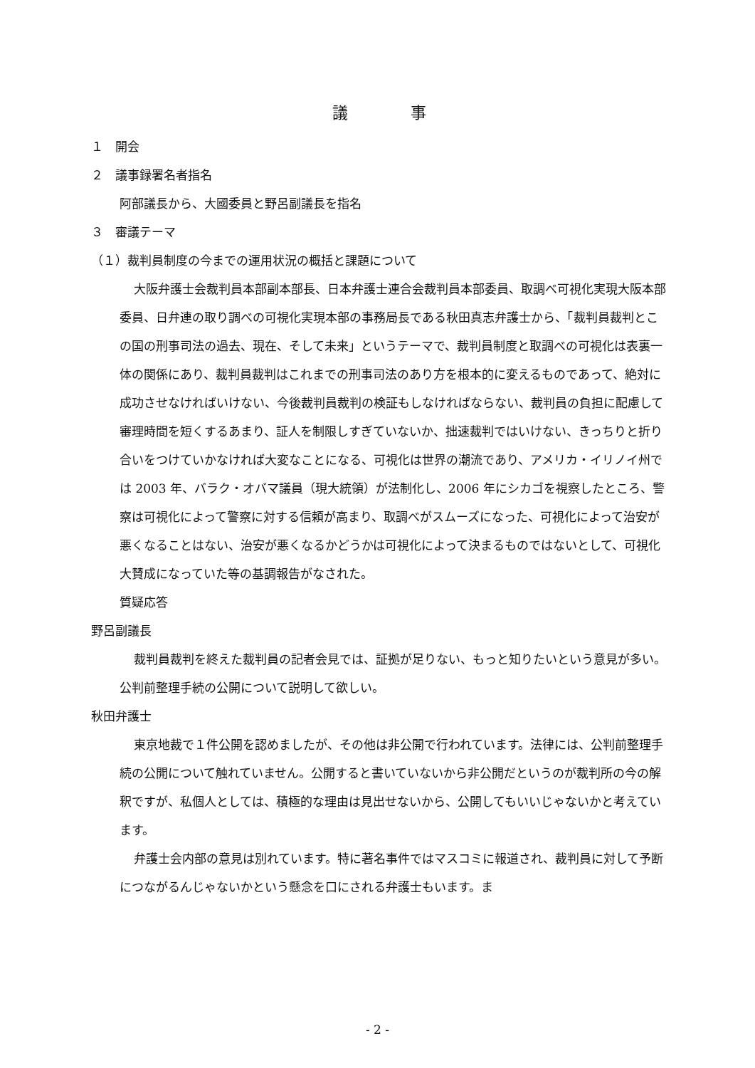議　　　　事
１　開会
２　議事録署名者指名
阿部議長から、大國委員と野呂副議長を指名
３　審議テーマ
（１）裁判員制度の今までの運用状況の概括と課題について
大阪弁護士会裁判員本部副本部長、日本弁護士連合会裁判員本部委員、取調べ可視化実現大阪本部委員、日弁連の取り調べの可視化実現本部の事務局長である秋田真志弁護士から、「裁判員裁判とこの国の刑事司法の過去、現在、そして未来」というテーマで、裁判員制度と取調べの可視化は表裏一体の関係にあり、裁判員裁判はこれまでの刑事司法のあり方を根本的に変えるものであって、絶対に成功させなければいけない、今後裁判員裁判の検証もしなければならない、裁判員の負担に配慮して審理時間を短くするあまり、証人を制限しすぎていないか、拙速裁判ではいけない、きっちりと折り合いをつけていかなければ大変なことになる、可視化は世界の潮流であり、アメリカ・イリノイ州では 2003 年、バラク・オバマ議員（現大統領）が法制化し、2006 年にシカゴを視察したところ、警察は可視化によって警察に対する信頼が高まり、取調べがスムーズになった、可視化によって治安が悪くなることはない、治安が悪くなるかどうかは可視化によって決まるものではないとして、可視化大賛成になっていた等の基調報告がなされた。
質疑応答
野呂副議長
裁判員裁判を終えた裁判員の記者会見では、証拠が足りない、もっと知りたいという意見が多い。公判前整理手続の公開について説明して欲しい。
秋田弁護士
東京地裁で１件公開を認めましたが、その他は非公開で行われています。法律には、公判前整理手続の公開について触れていません。公開すると書いていないから非公開だというのが裁判所の今の解釈ですが、私個人としては、積極的な理由は見出せないから、公開してもいいじゃないかと考えています。
弁護士会内部の意見は別れています。特に著名事件ではマスコミに報道され、裁判員に対して予断につながるんじゃないかという懸念を口にされる弁護士もいます。ま
- 2 -